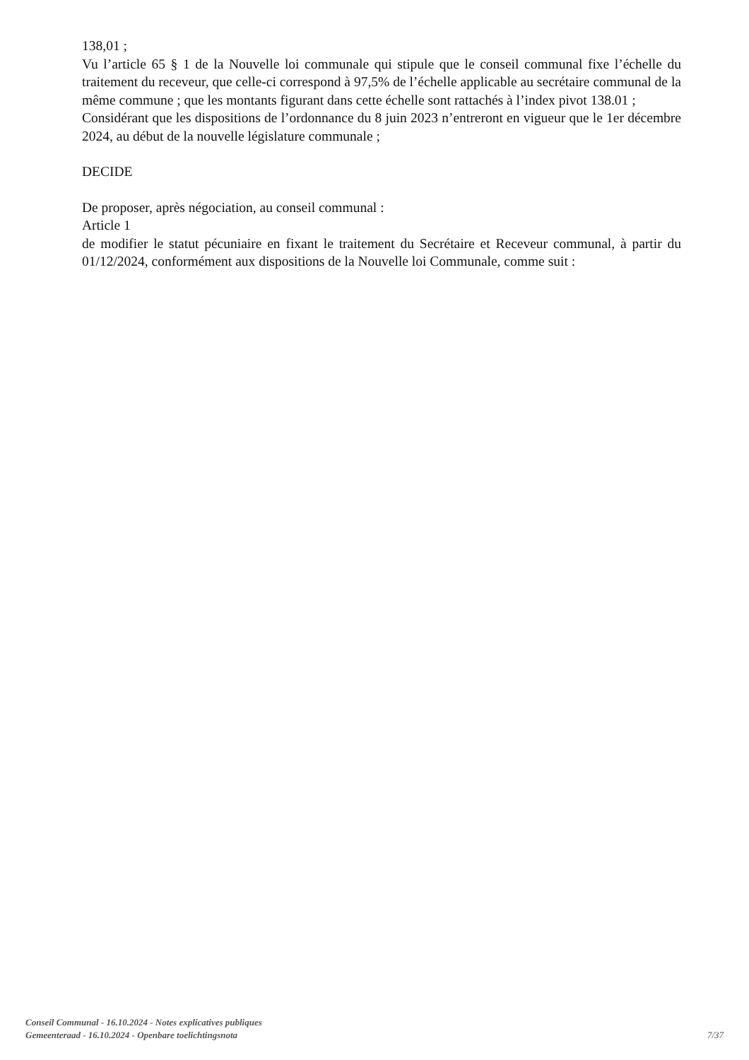138,01 ;
Vu l’article 65 § 1 de la Nouvelle loi communale qui stipule que le conseil communal fixe l’échelle du traitement du receveur, que celle-ci correspond à 97,5% de l’échelle applicable au secrétaire communal de la même commune ; que les montants figurant dans cette échelle sont rattachés à l’index pivot 138.01 ;
Considérant que les dispositions de l’ordonnance du 8 juin 2023 n’entreront en vigueur que le 1er décembre 2024, au début de la nouvelle législature communale ;
DECIDE
De proposer, après négociation, au conseil communal :
Article 1
de modifier le statut pécuniaire en fixant le traitement du Secrétaire et Receveur communal, à partir du 01/12/2024, conformément aux dispositions de la Nouvelle loi Communale, comme suit :
Conseil Communal - 16.10.2024 - Notes explicatives publiques
Gemeenteraad - 16.10.2024 - Openbare toelichtingsnota
7/37